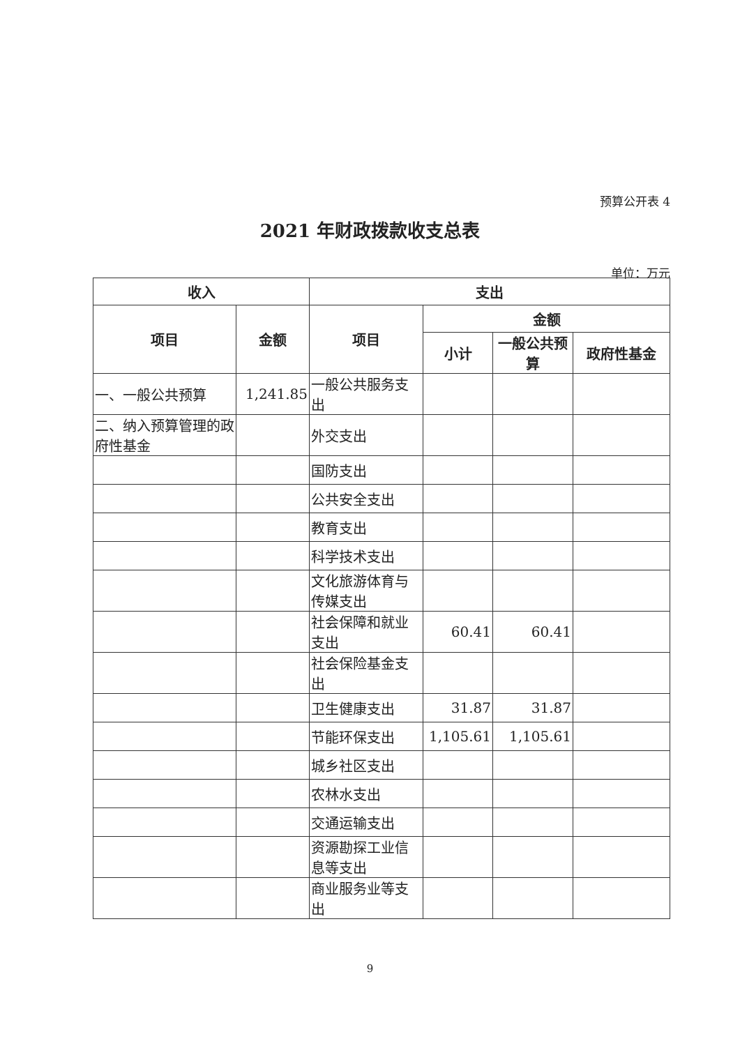预算公开表 4
2021 年财政拨款收支总表
单位：万元
| 收入 | | 支出 | | | |
| --- | --- | --- | --- | --- | --- |
| 项目 | 金额 | 项目 | 金额 | | |
| | | | 小计 | 一般公共预算 | 政府性基金 |
| 一、一般公共预算 | 1,241.85 | 一般公共服务支出 | | | |
| 二、纳入预算管理的政府性基金 | | 外交支出 | | | |
| | | 国防支出 | | | |
| | | 公共安全支出 | | | |
| | | 教育支出 | | | |
| | | 科学技术支出 | | | |
| | | 文化旅游体育与传媒支出 | | | |
| | | 社会保障和就业支出 | 60.41 | 60.41 | |
| | | 社会保险基金支出 | | | |
| | | 卫生健康支出 | 31.87 | 31.87 | |
| | | 节能环保支出 | 1,105.61 | 1,105.61 | |
| | | 城乡社区支出 | | | |
| | | 农林水支出 | | | |
| | | 交通运输支出 | | | |
| | | 资源勘探工业信息等支出 | | | |
| | | 商业服务业等支出 | | | |
9